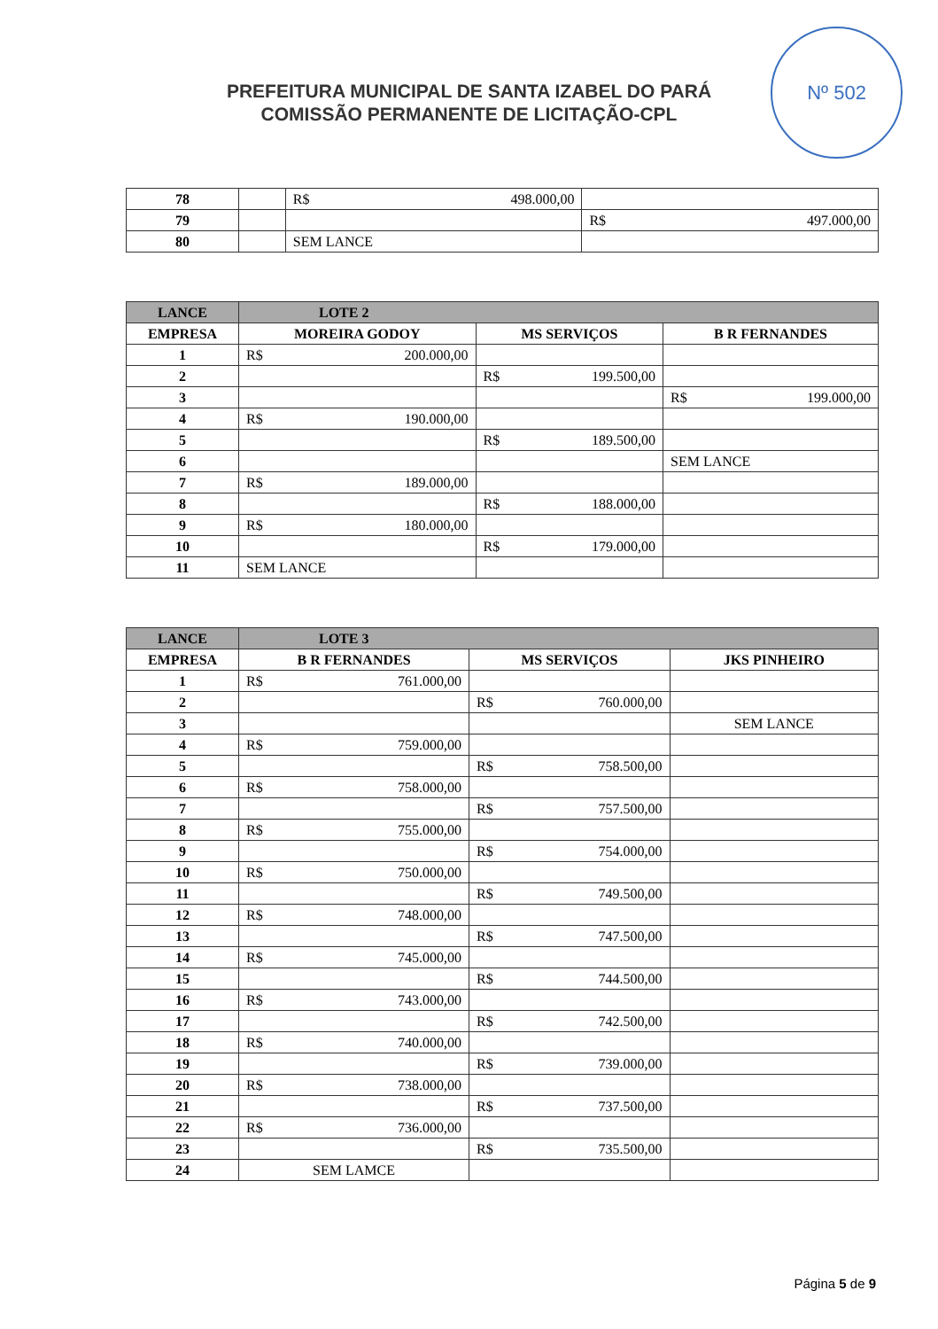Nº 502
PREFEITURA MUNICIPAL DE SANTA IZABEL DO PARÁ
COMISSÃO PERMANENTE DE LICITAÇÃO-CPL
| 78 | | R$ 498.000,00 | |
| 79 | | | R$ 497.000,00 |
| 80 | | SEM LANCE | |
| LANCE | LOTE 2 | | |
| --- | --- | --- | --- |
| EMPRESA | MOREIRA GODOY | MS SERVIÇOS | B R FERNANDES |
| 1 | R$ 200.000,00 | | |
| 2 | | R$ 199.500,00 | |
| 3 | | | R$ 199.000,00 |
| 4 | R$ 190.000,00 | | |
| 5 | | R$ 189.500,00 | |
| 6 | | | SEM LANCE |
| 7 | R$ 189.000,00 | | |
| 8 | | R$ 188.000,00 | |
| 9 | R$ 180.000,00 | | |
| 10 | | R$ 179.000,00 | |
| 11 | SEM LANCE | | |
| LANCE | LOTE 3 | | |
| --- | --- | --- | --- |
| EMPRESA | B R FERNANDES | MS SERVIÇOS | JKS PINHEIRO |
| 1 | R$ 761.000,00 | | |
| 2 | | R$ 760.000,00 | |
| 3 | | | SEM LANCE |
| 4 | R$ 759.000,00 | | |
| 5 | | R$ 758.500,00 | |
| 6 | R$ 758.000,00 | | |
| 7 | | R$ 757.500,00 | |
| 8 | R$ 755.000,00 | | |
| 9 | | R$ 754.000,00 | |
| 10 | R$ 750.000,00 | | |
| 11 | | R$ 749.500,00 | |
| 12 | R$ 748.000,00 | | |
| 13 | | R$ 747.500,00 | |
| 14 | R$ 745.000,00 | | |
| 15 | | R$ 744.500,00 | |
| 16 | R$ 743.000,00 | | |
| 17 | | R$ 742.500,00 | |
| 18 | R$ 740.000,00 | | |
| 19 | | R$ 739.000,00 | |
| 20 | R$ 738.000,00 | | |
| 21 | | R$ 737.500,00 | |
| 22 | R$ 736.000,00 | | |
| 23 | | R$ 735.500,00 | |
| 24 | SEM LAMCE | | |
Página 5 de 9